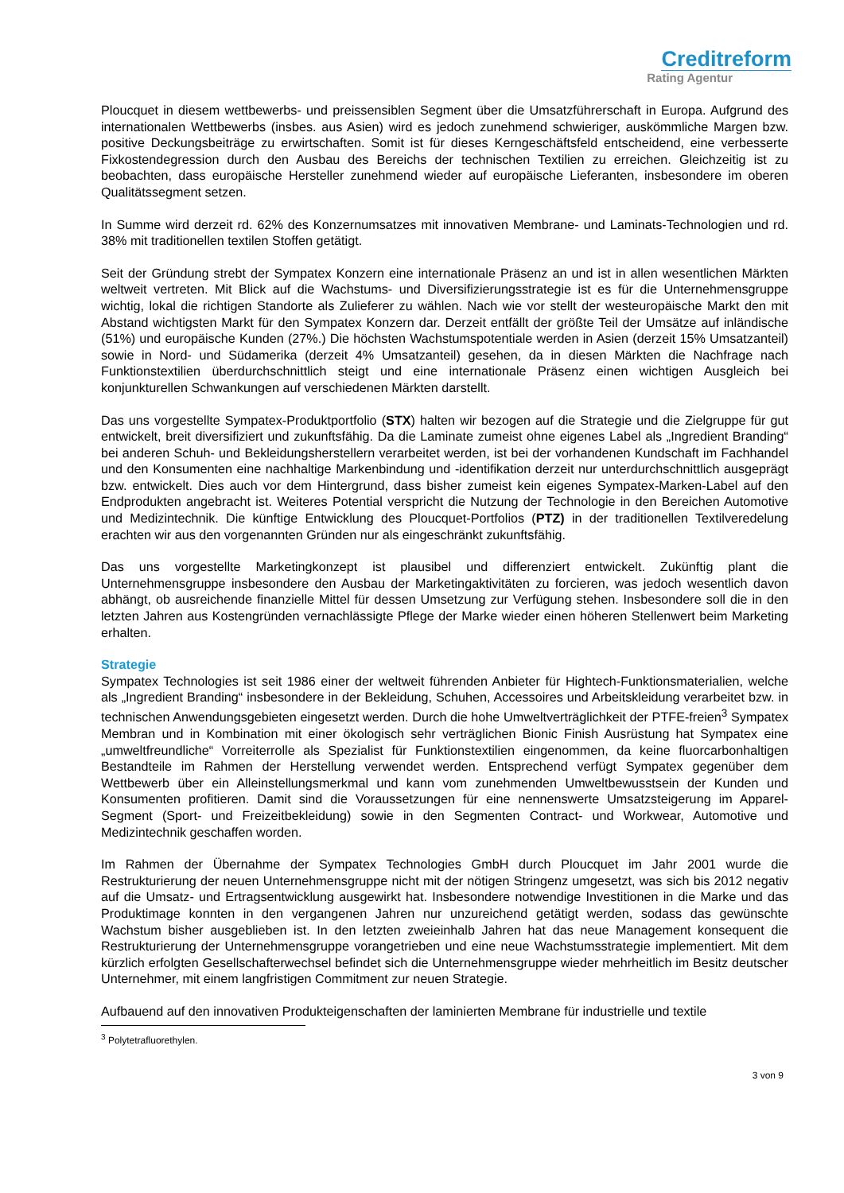Creditreform
Rating Agentur
Ploucquet in diesem wettbewerbs- und preissensiblen Segment über die Umsatzführerschaft in Europa. Aufgrund des internationalen Wettbewerbs (insbes. aus Asien) wird es jedoch zunehmend schwieriger, auskömmliche Margen bzw. positive Deckungsbeiträge zu erwirtschaften. Somit ist für dieses Kerngeschäftsfeld entscheidend, eine verbesserte Fixkostendegression durch den Ausbau des Bereichs der technischen Textilien zu erreichen. Gleichzeitig ist zu beobachten, dass europäische Hersteller zunehmend wieder auf europäische Lieferanten, insbesondere im oberen Qualitätssegment setzen.
In Summe wird derzeit rd. 62% des Konzernumsatzes mit innovativen Membrane- und Laminats-Technologien und rd. 38% mit traditionellen textilen Stoffen getätigt.
Seit der Gründung strebt der Sympatex Konzern eine internationale Präsenz an und ist in allen wesentlichen Märkten weltweit vertreten. Mit Blick auf die Wachstums- und Diversifizierungsstrategie ist es für die Unternehmensgruppe wichtig, lokal die richtigen Standorte als Zulieferer zu wählen. Nach wie vor stellt der westeuropäische Markt den mit Abstand wichtigsten Markt für den Sympatex Konzern dar. Derzeit entfällt der größte Teil der Umsätze auf inländische (51%) und europäische Kunden (27%.) Die höchsten Wachstumspotentiale werden in Asien (derzeit 15% Umsatzanteil) sowie in Nord- und Südamerika (derzeit 4% Umsatzanteil) gesehen, da in diesen Märkten die Nachfrage nach Funktionstextilien überdurchschnittlich steigt und eine internationale Präsenz einen wichtigen Ausgleich bei konjunkturellen Schwankungen auf verschiedenen Märkten darstellt.
Das uns vorgestellte Sympatex-Produktportfolio (STX) halten wir bezogen auf die Strategie und die Zielgruppe für gut entwickelt, breit diversifiziert und zukunftsfähig. Da die Laminate zumeist ohne eigenes Label als „Ingredient Branding“ bei anderen Schuh- und Bekleidungsherstellern verarbeitet werden, ist bei der vorhandenen Kundschaft im Fachhandel und den Konsumenten eine nachhaltige Markenbindung und -identifikation derzeit nur unterdurchschnittlich ausgeprägt bzw. entwickelt. Dies auch vor dem Hintergrund, dass bisher zumeist kein eigenes Sympatex-Marken-Label auf den Endprodukten angebracht ist. Weiteres Potential verspricht die Nutzung der Technologie in den Bereichen Automotive und Medizintechnik. Die künftige Entwicklung des Ploucquet-Portfolios (PTZ) in der traditionellen Textilveredelung erachten wir aus den vorgenannten Gründen nur als eingeschränkt zukunftsfähig.
Das uns vorgestellte Marketingkonzept ist plausibel und differenziert entwickelt. Zukünftig plant die Unternehmensgruppe insbesondere den Ausbau der Marketingaktivitäten zu forcieren, was jedoch wesentlich davon abhängt, ob ausreichende finanzielle Mittel für dessen Umsetzung zur Verfügung stehen. Insbesondere soll die in den letzten Jahren aus Kostengründen vernachlässigte Pflege der Marke wieder einen höheren Stellenwert beim Marketing erhalten.
Strategie
Sympatex Technologies ist seit 1986 einer der weltweit führenden Anbieter für Hightech-Funktionsmaterialien, welche als „Ingredient Branding“ insbesondere in der Bekleidung, Schuhen, Accessoires und Arbeitskleidung verarbeitet bzw. in technischen Anwendungsgebieten eingesetzt werden. Durch die hohe Umweltverträglichkeit der PTFE-freien<sup>3</sup> Sympatex Membran und in Kombination mit einer ökologisch sehr verträglichen Bionic Finish Ausrüstung hat Sympatex eine „umweltfreundliche“ Vorreiterrolle als Spezialist für Funktionstextilien eingenommen, da keine fluorcarbonhaltigen Bestandteile im Rahmen der Herstellung verwendet werden. Entsprechend verfügt Sympatex gegenüber dem Wettbewerb über ein Alleinstellungsmerkmal und kann vom zunehmenden Umweltbewusstsein der Kunden und Konsumenten profitieren. Damit sind die Voraussetzungen für eine nennenswerte Umsatzsteigerung im Apparel-Segment (Sport- und Freizeitbekleidung) sowie in den Segmenten Contract- und Workwear, Automotive und Medizintechnik geschaffen worden.
Im Rahmen der Übernahme der Sympatex Technologies GmbH durch Ploucquet im Jahr 2001 wurde die Restrukturierung der neuen Unternehmensgruppe nicht mit der nötigen Stringenz umgesetzt, was sich bis 2012 negativ auf die Umsatz- und Ertragsentwicklung ausgewirkt hat. Insbesondere notwendige Investitionen in die Marke und das Produktimage konnten in den vergangenen Jahren nur unzureichend getätigt werden, sodass das gewünschte Wachstum bisher ausgeblieben ist. In den letzten zweieinhalb Jahren hat das neue Management konsequent die Restrukturierung der Unternehmensgruppe vorangetrieben und eine neue Wachstumsstrategie implementiert. Mit dem kürzlich erfolgten Gesellschafterwechsel befindet sich die Unternehmensgruppe wieder mehrheitlich im Besitz deutscher Unternehmer, mit einem langfristigen Commitment zur neuen Strategie.
Aufbauend auf den innovativen Produkteigenschaften der laminierten Membrane für industrielle und textile
<sup>3</sup> Polytetrafluorethylen.
3 von 9